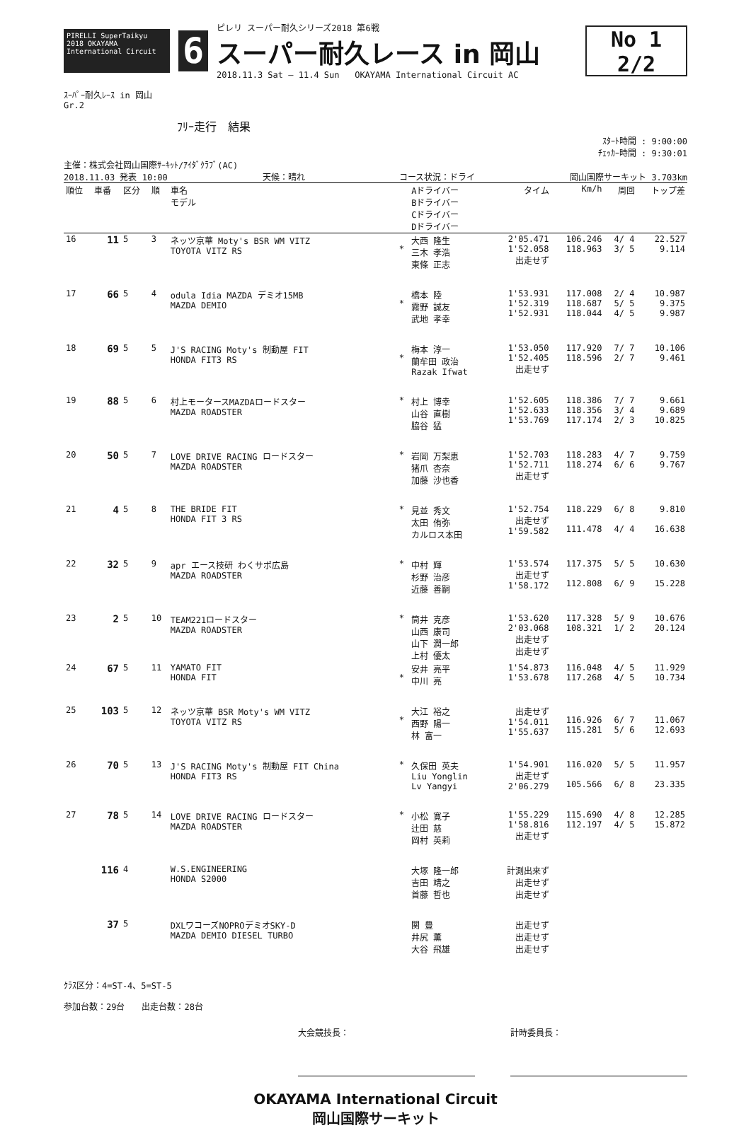PIRELLI SuperTaikyu 2018 OKAYAMA International Circuit
6
ピレリ スーパー耐久シリーズ2018 第6戦
スーパー耐久レース in 岡山
2018.11.3 Sat — 11.4 Sun OKAYAMA International Circuit AC
No 1 2/2
ｽｰﾊﾟｰ耐久ﾚｰｽ in 岡山
Gr.2
ﾌﾘｰ走行　結果
ｽﾀｰﾄ時間 : 9:00:00
ﾁｪｯｶｰ時間 : 9:30:01
主催：株式会社岡山国際ｻｰｷｯﾄ/ｱｲﾀﾞｸﾗﾌﾞ(AC)
2018.11.03 発表 10:00 天候：晴れ コース状況：ドライ 岡山国際サーキット 3.703km
| 順位 | 車番 | 区分 | 順 | 車名 モデル | | Aドライバー Bドライバー Cドライバー Dドライバー | タイム | Km/h | 周回 | トップ差 |
| --- | --- | --- | --- | --- | --- | --- | --- | --- | --- | --- |
| 16 | 11 | 5 | 3 | ネッツ京華 Moty's BSR WM VITZ TOYOTA VITZ RS | * | 大西 隆生 三木 孝浩 東條 正志 | 2'05.471 1'52.058 出走せず | 106.246 118.963 | 4/ 4 3/ 5 | 22.527 9.114 |
| 17 | 66 | 5 | 4 | odula Idia MAZDA デミオ15MB MAZDA DEMIO | * | 橋本 陸 霧野 誠友 武地 孝幸 | 1'53.931 1'52.319 1'52.931 | 117.008 118.687 118.044 | 2/ 4 5/ 5 4/ 5 | 10.987 9.375 9.987 |
| 18 | 69 | 5 | 5 | J'S RACING Moty's 制動屋 FIT HONDA FIT3 RS | * | 梅本 淳一 蘭牟田 政治 Razak Ifwat | 1'53.050 1'52.405 出走せず | 117.920 118.596 | 7/ 7 2/ 7 | 10.106 9.461 |
| 19 | 88 | 5 | 6 | 村上モータースMAZDAロードスター MAZDA ROADSTER | * | 村上 博幸 山谷 直樹 脇谷 猛 | 1'52.605 1'52.633 1'53.769 | 118.386 118.356 117.174 | 7/ 7 3/ 4 2/ 3 | 9.661 9.689 10.825 |
| 20 | 50 | 5 | 7 | LOVE DRIVE RACING ロードスター MAZDA ROADSTER | * | 岩岡 万梨恵 猪爪 杏奈 加藤 沙也香 | 1'52.703 1'52.711 出走せず | 118.283 118.274 | 4/ 7 6/ 6 | 9.759 9.767 |
| 21 | 4 | 5 | 8 | THE BRIDE FIT HONDA FIT 3 RS | * | 見並 秀文 太田 侑弥 カルロス本田 | 1'52.754 出走せず 1'59.582 | 118.229 111.478 | 6/ 8 4/ 4 | 9.810 16.638 |
| 22 | 32 | 5 | 9 | apr エース技研 わくサポ広島 MAZDA ROADSTER | * | 中村 輝 杉野 治彦 近藤 善嗣 | 1'53.574 出走せず 1'58.172 | 117.375 112.808 | 5/ 5 6/ 9 | 10.630 15.228 |
| 23 | 2 | 5 | 10 | TEAM221ロードスター MAZDA ROADSTER | * | 筒井 克彦 山西 康司 山下 潤一郎 上村 優太 | 1'53.620 2'03.068 出走せず 出走せず | 117.328 108.321 | 5/ 9 1/ 2 | 10.676 20.124 |
| 24 | 67 | 5 | 11 | YAMATO FIT HONDA FIT | * | 安井 亮平 中川 亮 | 1'54.873 1'53.678 | 116.048 117.268 | 4/ 5 4/ 5 | 11.929 10.734 |
| 25 | 103 | 5 | 12 | ネッツ京華 BSR Moty's WM VITZ TOYOTA VITZ RS | * | 大江 裕之 西野 陽一 林 富一 | 出走せず 1'54.011 1'55.637 | 116.926 115.281 | 6/ 7 5/ 6 | 11.067 12.693 |
| 26 | 70 | 5 | 13 | J'S RACING Moty's 制動屋 FIT China HONDA FIT3 RS | * | 久保田 英夫 Liu Yonglin Lv Yangyi | 1'54.901 出走せず 2'06.279 | 116.020 105.566 | 5/ 5 6/ 8 | 11.957 23.335 |
| 27 | 78 | 5 | 14 | LOVE DRIVE RACING ロードスター MAZDA ROADSTER | * | 小松 寛子 辻田 慈 岡村 英莉 | 1'55.229 1'58.816 出走せず | 115.690 112.197 | 4/ 8 4/ 5 | 12.285 15.872 |
| | 116 | 4 | | W.S.ENGINEERING HONDA S2000 | | 大塚 隆一郎 吉田 靖之 首藤 哲也 | 計測出来ず 出走せず 出走せず | | | |
| | 37 | 5 | | DXLワコーズNOPROデミオSKY-D MAZDA DEMIO DIESEL TURBO | | 関 豊 井尻 薫 大谷 飛雄 | 出走せず 出走せず 出走せず | | | |
ｸﾗｽ区分：4=ST-4、5=ST-5
参加台数：29台　　出走台数：28台
大会競技長： 計時委員長：
OKAYAMA International Circuit
岡山国際サーキット